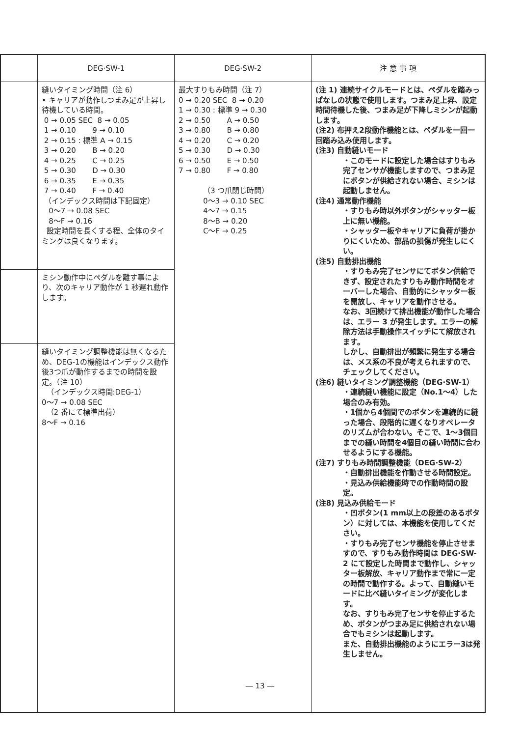| | DEG·SW-1 | DEG·SW-2 | 注 意 事 項 |
| --- | --- | --- | --- |
| | 縫いタイミング時間（注 6） • キャリアが動作しつまみ足が上昇し待機している時間。 0 → 0.05 SEC 8 → 0.05 1 → 0.10 9 → 0.10 2 → 0.15 : 標準 A → 0.15 3 → 0.20 B → 0.20 4 → 0.25 C → 0.25 5 → 0.30 D → 0.30 6 → 0.35 E → 0.35 7 → 0.40 F → 0.40 （インデックス時間は下記固定） 0～7 → 0.08 SEC 8～F → 0.16 設定時間を長くする程、全体のタイミングは良くなります。 | 最大すりもみ時間（注 7） 0 → 0.20 SEC 8 → 0.20 1 → 0.30 : 標準 9 → 0.30 2 → 0.50 A → 0.50 3 → 0.80 B → 0.80 4 → 0.20 C → 0.20 5 → 0.30 D → 0.30 6 → 0.50 E → 0.50 7 → 0.80 F → 0.80 （3 つ爪閉じ時間） 0～3 → 0.10 SEC 4～7 → 0.15 8～B → 0.20 C～F → 0.25 | (注 1) 連続サイクルモードとは、ペダルを踏みっぱなしの状態で使用します。つまみ足上昇、設定時間待機した後、つまみ足が下降しミシンが起動します。 (注2) 布押え2段動作機能とは、ペダルを一回一回踏み込み使用します。 (注3) 自動縫いモード ・このモードに設定した場合はすりもみ完了センサが機能しますので、つまみ足にボタンが供給されない場合、ミシンは起動しません。 (注4) 通常動作機能 ・すりもみ時以外ボタンがシャッター板上に無い機能。 ・シャッター板やキャリアに負荷が掛かりにくいため、部品の損傷が発生しにくい。 (注5) 自動排出機能 ・すりもみ完了センサにてボタン供給できず、設定されたすりもみ動作時間をオーバーした場合、自動的にシャッター板を開放し、キャリアを動作させる。 なお、3回続けて排出機能が動作した場合は、エラー 3 が発生します。エラーの解除方法は手動操作スイッチにて解放されます。 しかし、自動排出が頻繁に発生する場合は、メス系の不良が考えられますので、チェックしてください。 (注6) 縫いタイミング調整機能（DEG·SW-1） ・連続縫い機能に設定（No.1～4）した場合のみ有効。 ・1個から4個間でのボタンを連続的に縫った場合、段階的に遅くなりオペレータのリズムが合わない。そこで、1～3個目までの縫い時間を4個目の縫い時間に合わせるようにする機能。 (注7) すりもみ時間調整機能（DEG·SW-2） ・自動排出機能を作動させる時間設定。 ・見込み供給機能時での作動時間の設定。 (注8) 見込み供給モード ・凹ボタン(1 mm以上の段差のあるボタン）に対しては、本機能を使用してください。 ・すりもみ完了センサ機能を停止させますので、すりもみ動作時間は DEG·SW-2 にて設定した時間まで動作し、シャッター板解放、キャリア動作まで常に一定の時間で動作する。よって、自動縫いモードに比べ縫いタイミングが変化します。 なお、すりもみ完了センサを停止するため、ボタンがつまみ足に供給されない場合でもミシンは起動します。 また、自動排出機能のようにエラー3は発生しません。 |
| | ミシン動作中にペダルを離す事により、次のキャリア動作が 1 秒遅れ動作します。 | | |
| | 縫いタイミング調整機能は無くなるため、DEG-1の機能はインデックス動作後3つ爪が動作するまでの時間を設定。（注 10） （インデックス時間:DEG-1） 0～7 → 0.08 SEC （2 番にて標準出荷） 8～F → 0.16 | | |
― 13 ―